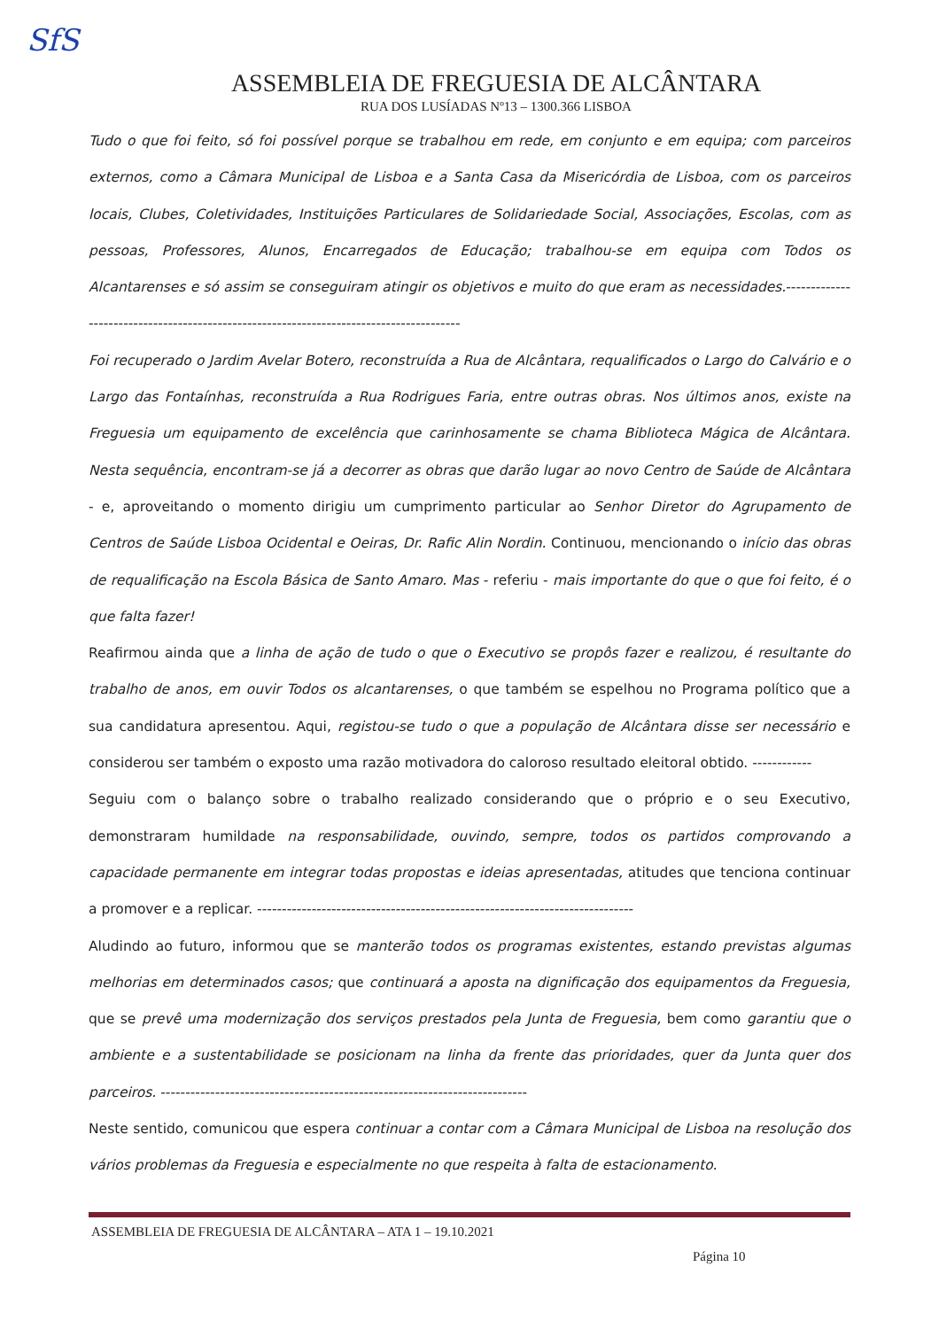SfS
ASSEMBLEIA DE FREGUESIA DE ALCÂNTARA
RUA DOS LUSÍADAS Nº13 – 1300.366 LISBOA
Tudo o que foi feito, só foi possível porque se trabalhou em rede, em conjunto e em equipa; com parceiros externos, como a Câmara Municipal de Lisboa e a Santa Casa da Misericórdia de Lisboa, com os parceiros locais, Clubes, Coletividades, Instituições Particulares de Solidariedade Social, Associações, Escolas, com as pessoas, Professores, Alunos, Encarregados de Educação; trabalhou-se em equipa com Todos os Alcantarenses e só assim se conseguiram atingir os objetivos e muito do que eram as necessidades.----------------------------------------------------------------------------------------
Foi recuperado o Jardim Avelar Botero, reconstruída a Rua de Alcântara, requalificados o Largo do Calvário e o Largo das Fontaínhas, reconstruída a Rua Rodrigues Faria, entre outras obras. Nos últimos anos, existe na Freguesia um equipamento de excelência que carinhosamente se chama Biblioteca Mágica de Alcântara. Nesta sequência, encontram-se já a decorrer as obras que darão lugar ao novo Centro de Saúde de Alcântara - e, aproveitando o momento dirigiu um cumprimento particular ao Senhor Diretor do Agrupamento de Centros de Saúde Lisboa Ocidental e Oeiras, Dr. Rafic Alin Nordin. Continuou, mencionando o início das obras de requalificação na Escola Básica de Santo Amaro. Mas - referiu - mais importante do que o que foi feito, é o que falta fazer!
Reafirmou ainda que a linha de ação de tudo o que o Executivo se propôs fazer e realizou, é resultante do trabalho de anos, em ouvir Todos os alcantarenses, o que também se espelhou no Programa político que a sua candidatura apresentou. Aqui, registou-se tudo o que a população de Alcântara disse ser necessário e considerou ser também o exposto uma razão motivadora do caloroso resultado eleitoral obtido. ------------
Seguiu com o balanço sobre o trabalho realizado considerando que o próprio e o seu Executivo, demonstraram humildade na responsabilidade, ouvindo, sempre, todos os partidos comprovando a capacidade permanente em integrar todas propostas e ideias apresentadas, atitudes que tenciona continuar a promover e a replicar. ----------------------------------------------------------------------------
Aludindo ao futuro, informou que se manterão todos os programas existentes, estando previstas algumas melhorias em determinados casos; que continuará a aposta na dignificação dos equipamentos da Freguesia, que se prevê uma modernização dos serviços prestados pela Junta de Freguesia, bem como garantiu que o ambiente e a sustentabilidade se posicionam na linha da frente das prioridades, quer da Junta quer dos parceiros. --------------------------------------------------------------------------
Neste sentido, comunicou que espera continuar a contar com a Câmara Municipal de Lisboa na resolução dos vários problemas da Freguesia e especialmente no que respeita à falta de estacionamento.
ASSEMBLEIA DE FREGUESIA DE ALCÂNTARA – ATA 1 – 19.10.2021
Página 10